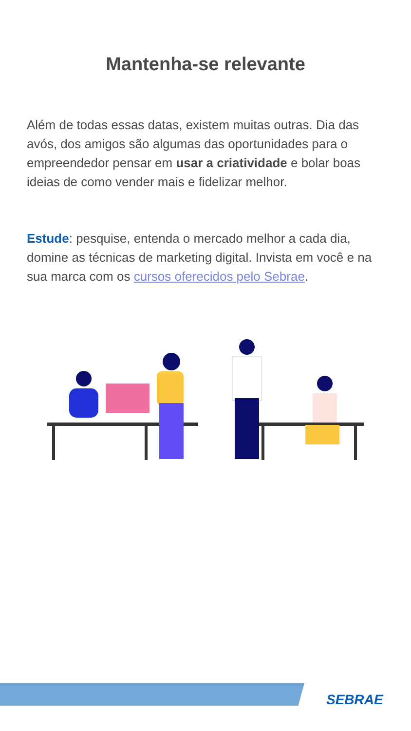Mantenha-se relevante
Além de todas essas datas, existem muitas outras. Dia das avós, dos amigos são algumas das oportunidades para o empreendedor pensar em usar a criatividade e bolar boas ideias de como vender mais e fidelizar melhor.
Estude: pesquise, entenda o mercado melhor a cada dia, domine as técnicas de marketing digital. Invista em você e na sua marca com os cursos oferecidos pelo Sebrae.
SEBRAE